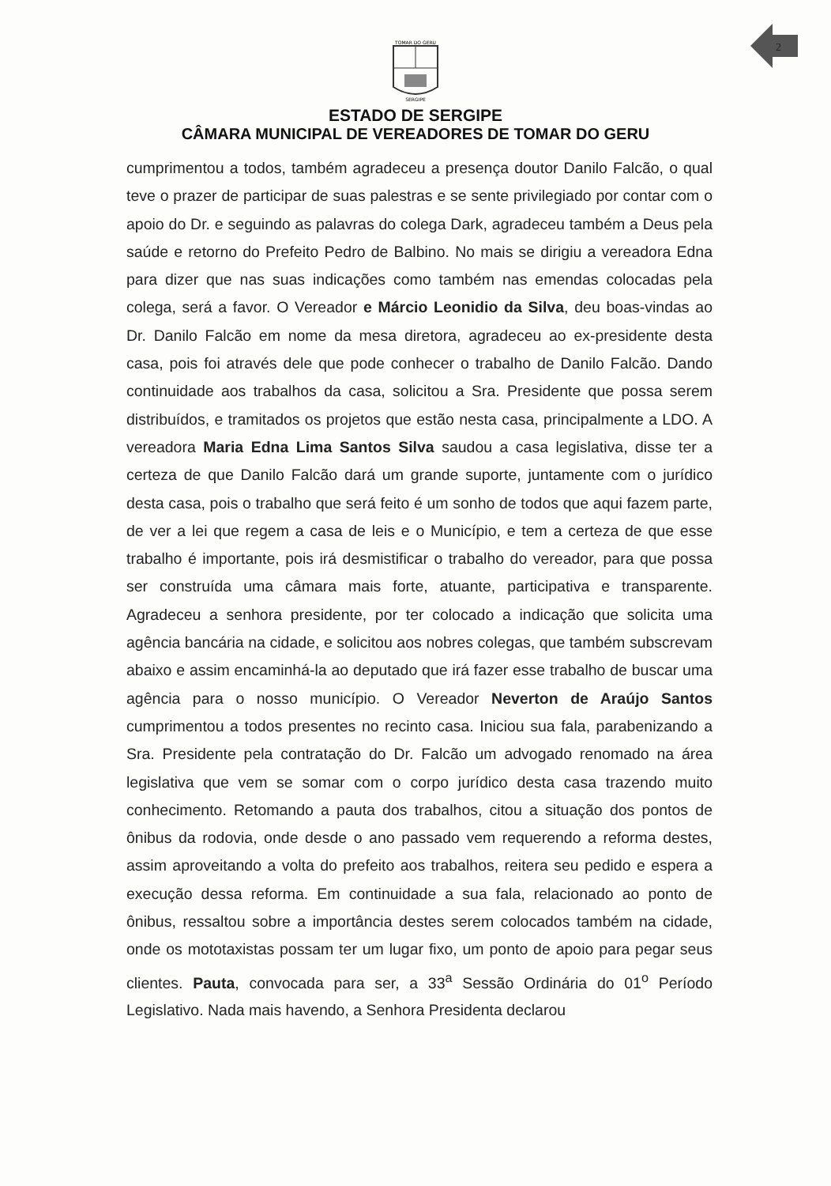2
TOMAR DO GERU
SERGIPE
ESTADO DE SERGIPE
CÂMARA MUNICIPAL DE VEREADORES DE TOMAR DO GERU
cumprimentou a todos, também agradeceu a presença doutor Danilo Falcão, o qual teve o prazer de participar de suas palestras e se sente privilegiado por contar com o apoio do Dr. e seguindo as palavras do colega Dark, agradeceu também a Deus pela saúde e retorno do Prefeito Pedro de Balbino. No mais se dirigiu a vereadora Edna para dizer que nas suas indicações como também nas emendas colocadas pela colega, será a favor. O Vereador e Márcio Leonidio da Silva, deu boas-vindas ao Dr. Danilo Falcão em nome da mesa diretora, agradeceu ao ex-presidente desta casa, pois foi através dele que pode conhecer o trabalho de Danilo Falcão. Dando continuidade aos trabalhos da casa, solicitou a Sra. Presidente que possa serem distribuídos, e tramitados os projetos que estão nesta casa, principalmente a LDO. A vereadora Maria Edna Lima Santos Silva saudou a casa legislativa, disse ter a certeza de que Danilo Falcão dará um grande suporte, juntamente com o jurídico desta casa, pois o trabalho que será feito é um sonho de todos que aqui fazem parte, de ver a lei que regem a casa de leis e o Município, e tem a certeza de que esse trabalho é importante, pois irá desmistificar o trabalho do vereador, para que possa ser construída uma câmara mais forte, atuante, participativa e transparente. Agradeceu a senhora presidente, por ter colocado a indicação que solicita uma agência bancária na cidade, e solicitou aos nobres colegas, que também subscrevam abaixo e assim encaminhá-la ao deputado que irá fazer esse trabalho de buscar uma agência para o nosso município. O Vereador Neverton de Araújo Santos cumprimentou a todos presentes no recinto casa. Iniciou sua fala, parabenizando a Sra. Presidente pela contratação do Dr. Falcão um advogado renomado na área legislativa que vem se somar com o corpo jurídico desta casa trazendo muito conhecimento. Retomando a pauta dos trabalhos, citou a situação dos pontos de ônibus da rodovia, onde desde o ano passado vem requerendo a reforma destes, assim aproveitando a volta do prefeito aos trabalhos, reitera seu pedido e espera a execução dessa reforma. Em continuidade a sua fala, relacionado ao ponto de ônibus, ressaltou sobre a importância destes serem colocados também na cidade, onde os mototaxistas possam ter um lugar fixo, um ponto de apoio para pegar seus clientes. Pauta, convocada para ser, a 33<sup>a</sup> Sessão Ordinária do 01<sup>o</sup> Período Legislativo. Nada mais havendo, a Senhora Presidenta declarou